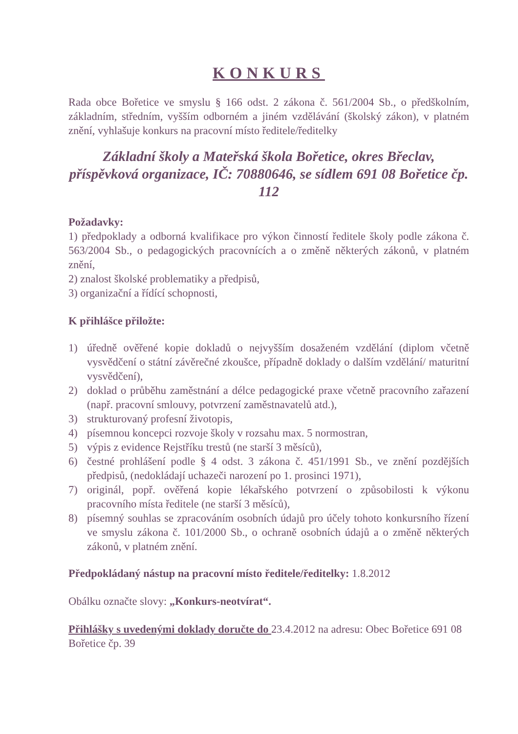KONKURS
Rada obce Bořetice ve smyslu § 166 odst. 2 zákona č. 561/2004 Sb., o předškolním, základním, středním, vyšším odborném a jiném vzdělávání (školský zákon), v platném znění, vyhlašuje konkurs na pracovní místo ředitele/ředitelky
Základní školy a Mateřská škola Bořetice, okres Břeclav, příspěvková organizace, IČ: 70880646, se sídlem 691 08 Bořetice čp. 112
Požadavky:
1) předpoklady a odborná kvalifikace pro výkon činností ředitele školy podle zákona č. 563/2004 Sb., o pedagogických pracovnících a o změně některých zákonů, v platném znění,
2) znalost školské problematiky a předpisů,
3) organizační a řídící schopnosti,
K přihlášce přiložte:
1) úředně ověřené kopie dokladů o nejvyšším dosaženém vzdělání (diplom včetně vysvědčení o státní závěrečné zkoušce, případně doklady o dalším vzdělání/ maturitní vysvědčení),
2) doklad o průběhu zaměstnání a délce pedagogické praxe včetně pracovního zařazení (např. pracovní smlouvy, potvrzení zaměstnavatelů atd.),
3) strukturovaný profesní životopis,
4) písemnou koncepci rozvoje školy v rozsahu max. 5 normostran,
5) výpis z evidence Rejstříku trestů (ne starší 3 měsíců),
6) čestné prohlášení podle § 4 odst. 3 zákona č. 451/1991 Sb., ve znění pozdějších předpisů, (nedokládají uchazeči narození po 1. prosinci 1971),
7) originál, popř. ověřená kopie lékařského potvrzení o způsobilosti k výkonu pracovního místa ředitele (ne starší 3 měsíců),
8) písemný souhlas se zpracováním osobních údajů pro účely tohoto konkursního řízení ve smyslu zákona č. 101/2000 Sb., o ochraně osobních údajů a o změně některých zákonů, v platném znění.
Předpokládaný nástup na pracovní místo ředitele/ředitelky: 1.8.2012
Obálku označte slovy: „Konkurs-neotvírat“.
Přihlášky s uvedenými doklady doručte do 23.4.2012 na adresu: Obec Bořetice 691 08 Bořetice čp. 39